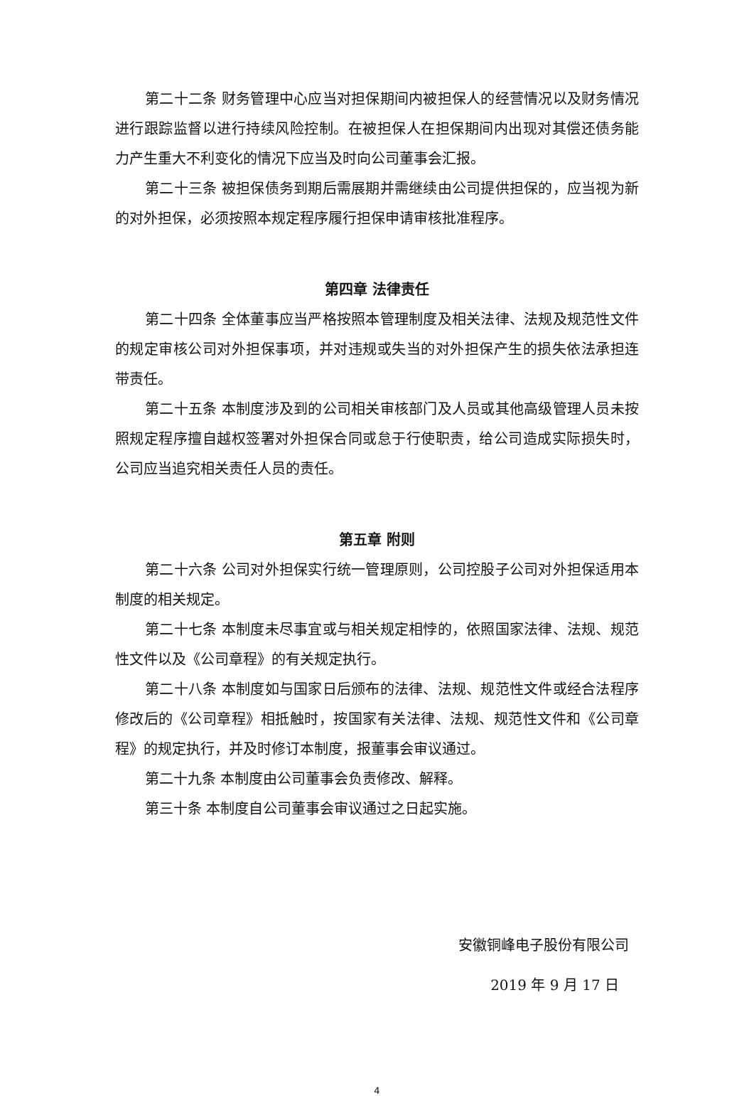第二十二条 财务管理中心应当对担保期间内被担保人的经营情况以及财务情况进行跟踪监督以进行持续风险控制。在被担保人在担保期间内出现对其偿还债务能力产生重大不利变化的情况下应当及时向公司董事会汇报。
第二十三条 被担保债务到期后需展期并需继续由公司提供担保的，应当视为新的对外担保，必须按照本规定程序履行担保申请审核批准程序。
第四章 法律责任
第二十四条 全体董事应当严格按照本管理制度及相关法律、法规及规范性文件的规定审核公司对外担保事项，并对违规或失当的对外担保产生的损失依法承担连带责任。
第二十五条 本制度涉及到的公司相关审核部门及人员或其他高级管理人员未按照规定程序擅自越权签署对外担保合同或怠于行使职责，给公司造成实际损失时，公司应当追究相关责任人员的责任。
第五章 附则
第二十六条 公司对外担保实行统一管理原则，公司控股子公司对外担保适用本制度的相关规定。
第二十七条 本制度未尽事宜或与相关规定相悖的，依照国家法律、法规、规范性文件以及《公司章程》的有关规定执行。
第二十八条 本制度如与国家日后颁布的法律、法规、规范性文件或经合法程序修改后的《公司章程》相抵触时，按国家有关法律、法规、规范性文件和《公司章程》的规定执行，并及时修订本制度，报董事会审议通过。
第二十九条 本制度由公司董事会负责修改、解释。
第三十条 本制度自公司董事会审议通过之日起实施。
安徽铜峰电子股份有限公司
2019 年 9 月 17 日
4